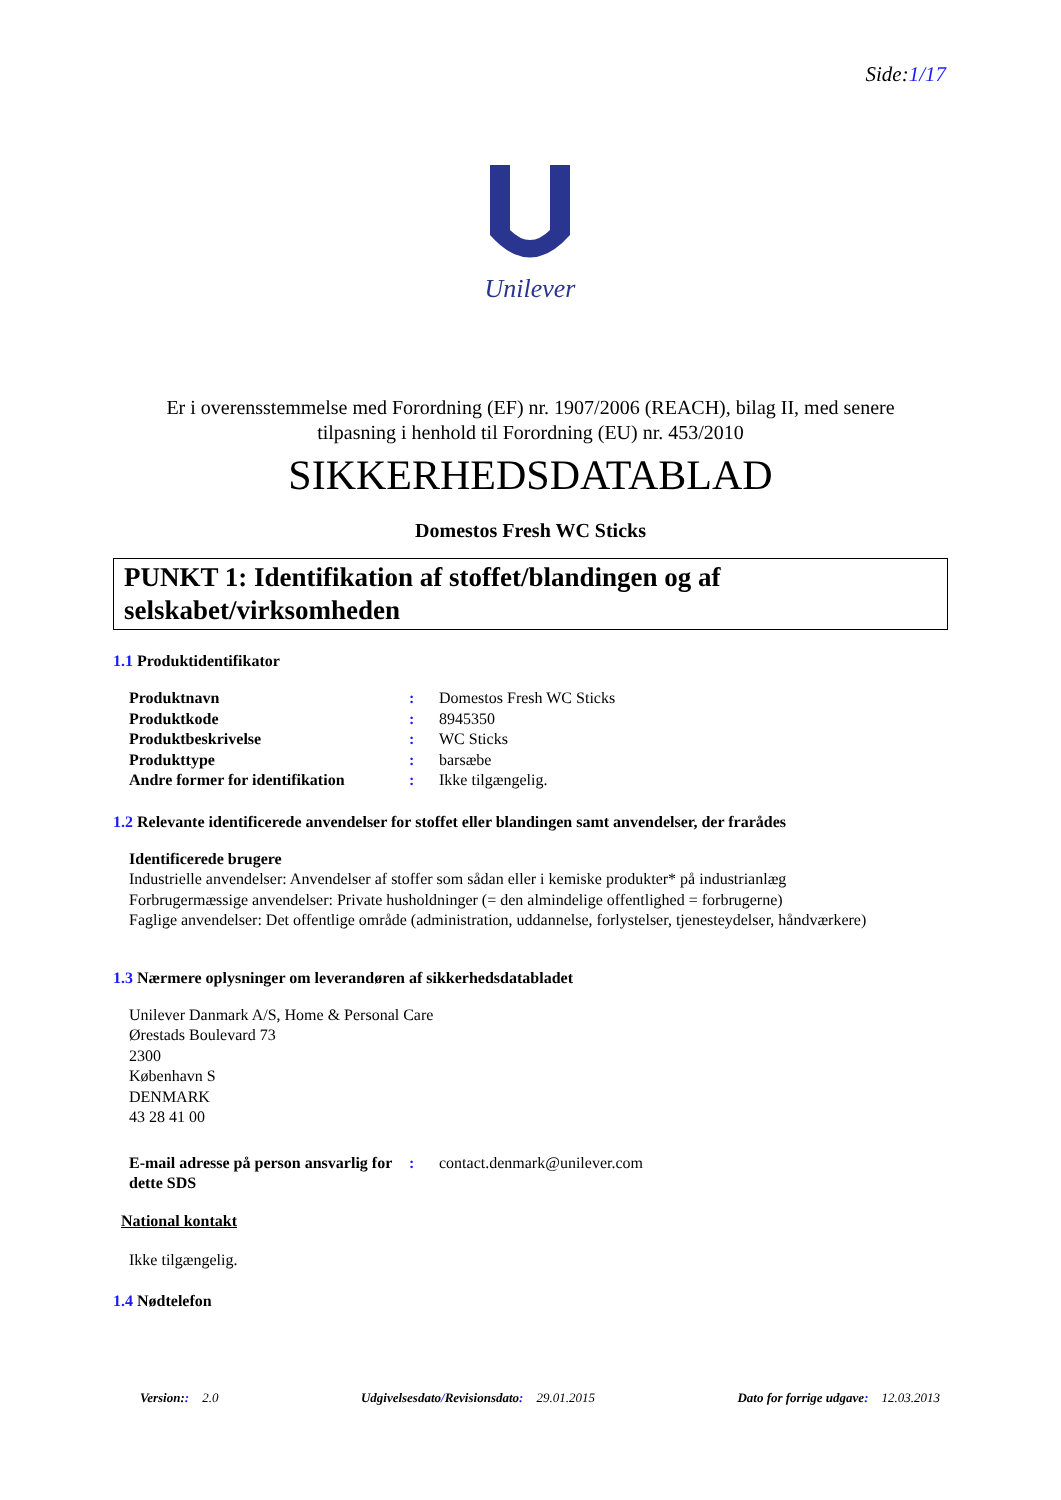Side:1/17
Unilever
Er i overensstemmelse med Forordning (EF) nr. 1907/2006 (REACH), bilag II, med senere
tilpasning i henhold til Forordning (EU) nr. 453/2010
SIKKERHEDSDATABLAD
Domestos Fresh WC Sticks
PUNKT 1: Identifikation af stoffet/blandingen og af selskabet/virksomheden
1.1 Produktidentifikator
| Produktnavn | : | Domestos Fresh WC Sticks |
| Produktkode | : | 8945350 |
| Produktbeskrivelse | : | WC Sticks |
| Produkttype | : | barsæbe |
| Andre former for identifikation | : | Ikke tilgængelig. |
1.2 Relevante identificerede anvendelser for stoffet eller blandingen samt anvendelser, der frarådes
Identificerede brugere
Industrielle anvendelser: Anvendelser af stoffer som sådan eller i kemiske produkter* på industrianlæg
Forbrugermæssige anvendelser: Private husholdninger (= den almindelige offentlighed = forbrugerne)
Faglige anvendelser: Det offentlige område (administration, uddannelse, forlystelser, tjenesteydelser, håndværkere)
1.3 Nærmere oplysninger om leverandøren af sikkerhedsdatabladet
Unilever Danmark A/S, Home & Personal Care
Ørestads Boulevard 73
2300
København S
DENMARK
43 28 41 00
| E-mail adresse på person ansvarlig for dette SDS | : | contact.denmark@unilever.com |
National kontakt
Ikke tilgængelig.
1.4 Nødtelefon
Version:: 2.0 Udgivelsesdato/Revisionsdato: 29.01.2015 Dato for forrige udgave: 12.03.2013